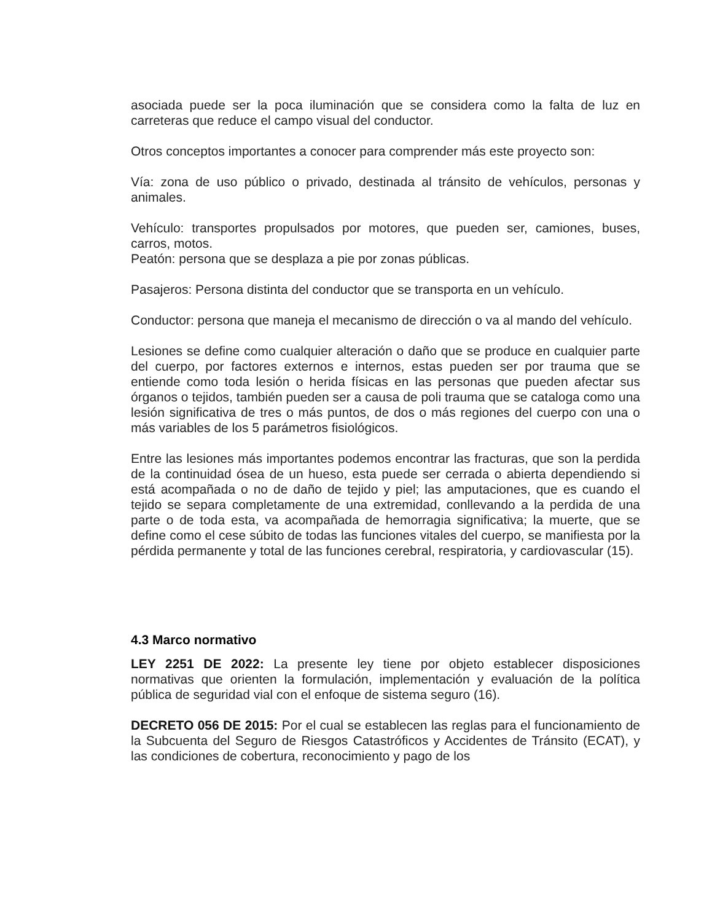asociada puede ser la poca iluminación que se considera como la falta de luz en carreteras que reduce el campo visual del conductor.
Otros conceptos importantes a conocer para comprender más este proyecto son:
Vía: zona de uso público o privado, destinada al tránsito de vehículos, personas y animales.
Vehículo: transportes propulsados por motores, que pueden ser, camiones, buses, carros, motos.
Peatón: persona que se desplaza a pie por zonas públicas.
Pasajeros: Persona distinta del conductor que se transporta en un vehículo.
Conductor: persona que maneja el mecanismo de dirección o va al mando del vehículo.
Lesiones se define como cualquier alteración o daño que se produce en cualquier parte del cuerpo, por factores externos e internos, estas pueden ser por trauma que se entiende como toda lesión o herida físicas en las personas que pueden afectar sus órganos o tejidos, también pueden ser a causa de poli trauma que se cataloga como una lesión significativa de tres o más puntos, de dos o más regiones del cuerpo con una o más variables de los 5 parámetros fisiológicos.
Entre las lesiones más importantes podemos encontrar las fracturas, que son la perdida de la continuidad ósea de un hueso, esta puede ser cerrada o abierta dependiendo si está acompañada o no de daño de tejido y piel; las amputaciones, que es cuando el tejido se separa completamente de una extremidad, conllevando a la perdida de una parte o de toda esta, va acompañada de hemorragia significativa; la muerte, que se define como el cese súbito de todas las funciones vitales del cuerpo, se manifiesta por la pérdida permanente y total de las funciones cerebral, respiratoria, y cardiovascular (15).
4.3 Marco normativo
LEY 2251 DE 2022: La presente ley tiene por objeto establecer disposiciones normativas que orienten la formulación, implementación y evaluación de la política pública de seguridad vial con el enfoque de sistema seguro (16).
DECRETO 056 DE 2015: Por el cual se establecen las reglas para el funcionamiento de la Subcuenta del Seguro de Riesgos Catastróficos y Accidentes de Tránsito (ECAT), y las condiciones de cobertura, reconocimiento y pago de los